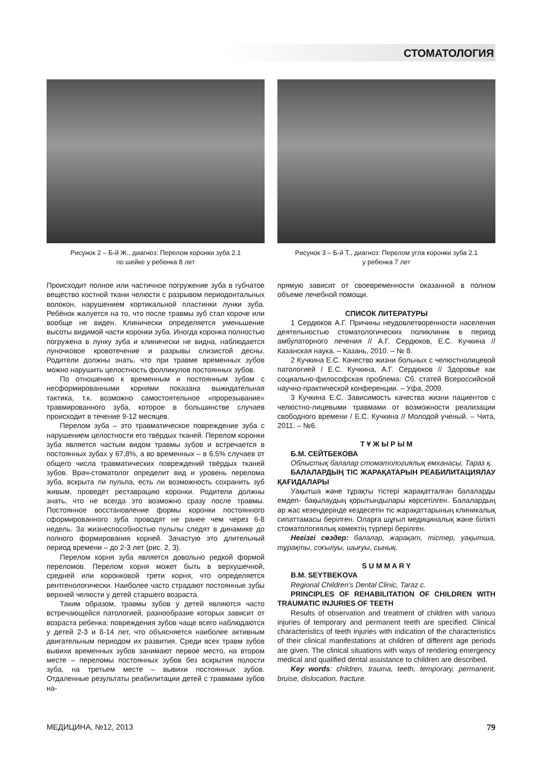СТОМАТОЛОГИЯ
Рисунок 2 – Б-й Ж., диагноз: Перелом коронки зуба 2.1
по шейке у ребенка 8 лет
Рисунок 3 – Б-й Т., диагноз: Перелом угла коронки зуба 2.1
у ребенка 7 лет
Происходит полное или частичное погружение зуба в губчатое вещество костной ткани челюсти с разрывом периодонтальных волокон, нарушением кортикальной пластинки лунки зуба. Ребёнок жалуется на то, что после травмы зуб стал короче или вообще не виден. Клинически определяется уменьшение высоты видимой части коронки зуба. Иногда коронка полностью погружена в лунку зуба и клинически не видна, наблюдается луночковое кровотечение и разрывы слизистой десны. Родители должны знать, что при травме временных зубов можно нарушить целостность фолликулов постоянных зубов.
По отношению к временным и постоянным зубам с несформированными корнями показана выжидательная тактика, т.к. возможно самостоятельное «прорезывание» травмированного зуба, которое в большинстве случаев происходит в течение 9-12 месяцев.
Перелом зуба – это травматическое повреждение зуба с нарушением целостности его твёрдых тканей. Перелом коронки зуба является частым видом травмы зубов и встречается в постоянных зубах у 67,8%, а во временных – в 6,5% случаев от общего числа травматических повреждений твёрдых тканей зубов. Врач-стоматолог определит вид и уровень перелома зуба, вскрыта ли пульпа, есть ли возможность сохранить зуб живым, проведёт реставрацию коронки. Родители должны знать, что не всегда это возможно сразу после травмы. Постоянное восстановление формы коронки постоянного сформированного зуба проводят не ранее чем через 6-8 недель. За жизнеспособностью пульпы следят в динамике до полного формирования корней. Зачастую это длительный период времени – до 2-3 лет (рис. 2, 3).
Перелом корня зуба является довольно редкой формой переломов. Перелом корня может быть в верхушечной, средней или коронковой трети корня, что определяется рентгенологически. Наиболее часто страдают постоянные зубы верхней челюсти у детей старшего возраста.
Таким образом, травмы зубов у детей являются часто встречающейся патологией, разнообразие которых зависит от возраста ребенка: повреждения зубов чаще всего наблюдаются у детей 2-3 и 8-14 лет, что объясняется наиболее активным двигательным периодом их развития. Среди всех травм зубов вывихи временных зубов занимают первое место, на втором месте – переломы постоянных зубов без вскрытия полости зуба, на третьем месте – вывихи постоянных зубов. Отдаленные результаты реабилитации детей с травмами зубов на-
прямую зависит от своевременности оказанной в полном объеме лечебной помощи.
СПИСОК ЛИТЕРАТУРЫ
1 Сердюков А.Г. Причины неудовлетворенности населения деятельностью стоматологических поликлиник в период амбулаторного лечения // А.Г. Сердюков, Е.С. Кучкина // Казанская наука. – Казань, 2010. – № 8.
2 Кучкина Е.С. Качество жизни больных с челюстнолицевой патологией / Е.С. Кучкина, А.Г. Сердюков // Здоровье как социально-философская проблема: Сб. статей Всероссийской научно-практической конференции. – Уфа, 2009.
3 Кучкина Е.С. Зависимость качества жизни пациентов с челюстно-лицевыми травмами от возможности реализации свободного времени / Е.С. Кучкина // Молодой ученый. – Чита, 2011. – №6.
Т Ұ Ж Ы Р Ы М
Б.М. СЕЙТБЕКОВА
Облыстық балалар стоматологиялық емханасы, Тараз қ.
БАЛАЛАРДЫҢ ТІС ЖАРАҚАТАРЫН РЕАБИЛИТАЦИЯЛАУ ҚАҒИДАЛАРЫ
Уақытша және тұрақты тістері жарақатталған балаларды емдеп- бақылаудың қорытындылары көрсетілген. Балалардың әр жас кезеңдерінде кездесетін тіс жарақаттарының клиникалық сипаттамасы берілген. Оларға шұғыл медициналық және білікті стоматологиялық көмектің түрлері берілген.
Негізгі сөздер: балалар, жарақат, тістер, уақытша, тұрақты, соғылуы, шығуы, сынық.
S U M M A R Y
B.M. SEYTBEKOVA
Regional Children's Dental Clinic, Taraz c.
PRINCIPLES OF REHABILITATION OF CHILDREN WITH TRAUMATIC INJURIES OF TEETH
Results of observation and treatment of children with various injuries of temporary and permanent teeth are specified. Clinical characteristics of teeth injuries with indication of the characteristics of their clinical manifestations at children of different age periods are given. The clinical situations with ways of rendering emergency medical and qualified dental assistance to children are described.
Key words: children, trauma, teeth, temporary, permanent, bruise, dislocation, fracture.
МЕДИЦИНА, №12, 2013 79